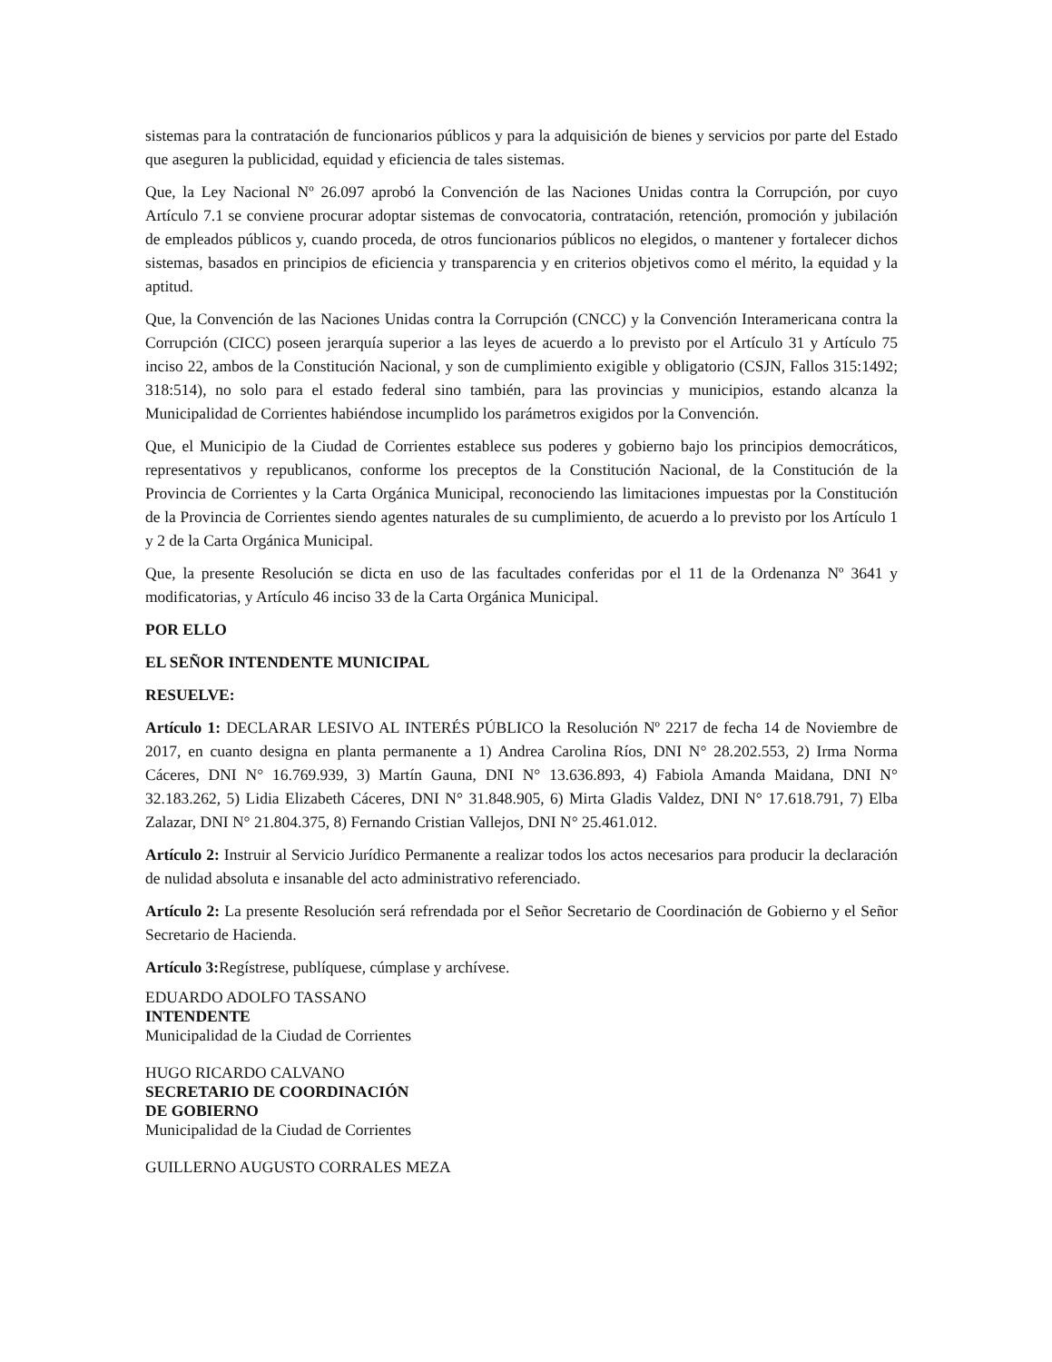sistemas para la contratación de funcionarios públicos y para la adquisición de bienes y servicios por parte del Estado que aseguren la publicidad, equidad y eficiencia de tales sistemas.
Que, la Ley Nacional Nº 26.097 aprobó la Convención de las Naciones Unidas contra la Corrupción, por cuyo Artículo 7.1 se conviene procurar adoptar sistemas de convocatoria, contratación, retención, promoción y jubilación de empleados públicos y, cuando proceda, de otros funcionarios públicos no elegidos, o mantener y fortalecer dichos sistemas, basados en principios de eficiencia y transparencia y en criterios objetivos como el mérito, la equidad y la aptitud.
Que, la Convención de las Naciones Unidas contra la Corrupción (CNCC) y la Convención Interamericana contra la Corrupción (CICC) poseen jerarquía superior a las leyes de acuerdo a lo previsto por el Artículo 31 y Artículo 75 inciso 22, ambos de la Constitución Nacional, y son de cumplimiento exigible y obligatorio (CSJN, Fallos 315:1492; 318:514), no solo para el estado federal sino también, para las provincias y municipios, estando alcanza la Municipalidad de Corrientes habiéndose incumplido los parámetros exigidos por la Convención.
Que, el Municipio de la Ciudad de Corrientes establece sus poderes y gobierno bajo los principios democráticos, representativos y republicanos, conforme los preceptos de la Constitución Nacional, de la Constitución de la Provincia de Corrientes y la Carta Orgánica Municipal, reconociendo las limitaciones impuestas por la Constitución de la Provincia de Corrientes siendo agentes naturales de su cumplimiento, de acuerdo a lo previsto por los Artículo 1 y 2 de la Carta Orgánica Municipal.
Que, la presente Resolución se dicta en uso de las facultades conferidas por el 11 de la Ordenanza Nº 3641 y modificatorias, y Artículo 46 inciso 33 de la Carta Orgánica Municipal.
POR ELLO
EL SEÑOR INTENDENTE MUNICIPAL
RESUELVE:
Artículo 1: DECLARAR LESIVO AL INTERÉS PÚBLICO la Resolución Nº 2217 de fecha 14 de Noviembre de 2017, en cuanto designa en planta permanente a 1) Andrea Carolina Ríos, DNI N° 28.202.553, 2) Irma Norma Cáceres, DNI N° 16.769.939, 3) Martín Gauna, DNI N° 13.636.893, 4) Fabiola Amanda Maidana, DNI N° 32.183.262, 5) Lidia Elizabeth Cáceres, DNI N° 31.848.905, 6) Mirta Gladis Valdez, DNI N° 17.618.791, 7) Elba Zalazar, DNI N° 21.804.375, 8) Fernando Cristian Vallejos, DNI N° 25.461.012.
Artículo 2: Instruir al Servicio Jurídico Permanente a realizar todos los actos necesarios para producir la declaración de nulidad absoluta e insanable del acto administrativo referenciado.
Artículo 2: La presente Resolución será refrendada por el Señor Secretario de Coordinación de Gobierno y el Señor Secretario de Hacienda.
Artículo 3: Regístrese, publíquese, cúmplase y archívese.
EDUARDO ADOLFO TASSANO
INTENDENTE
Municipalidad de la Ciudad de Corrientes
HUGO RICARDO CALVANO
SECRETARIO DE COORDINACIÓN
DE GOBIERNO
Municipalidad de la Ciudad de Corrientes
GUILLERNO AUGUSTO CORRALES MEZA